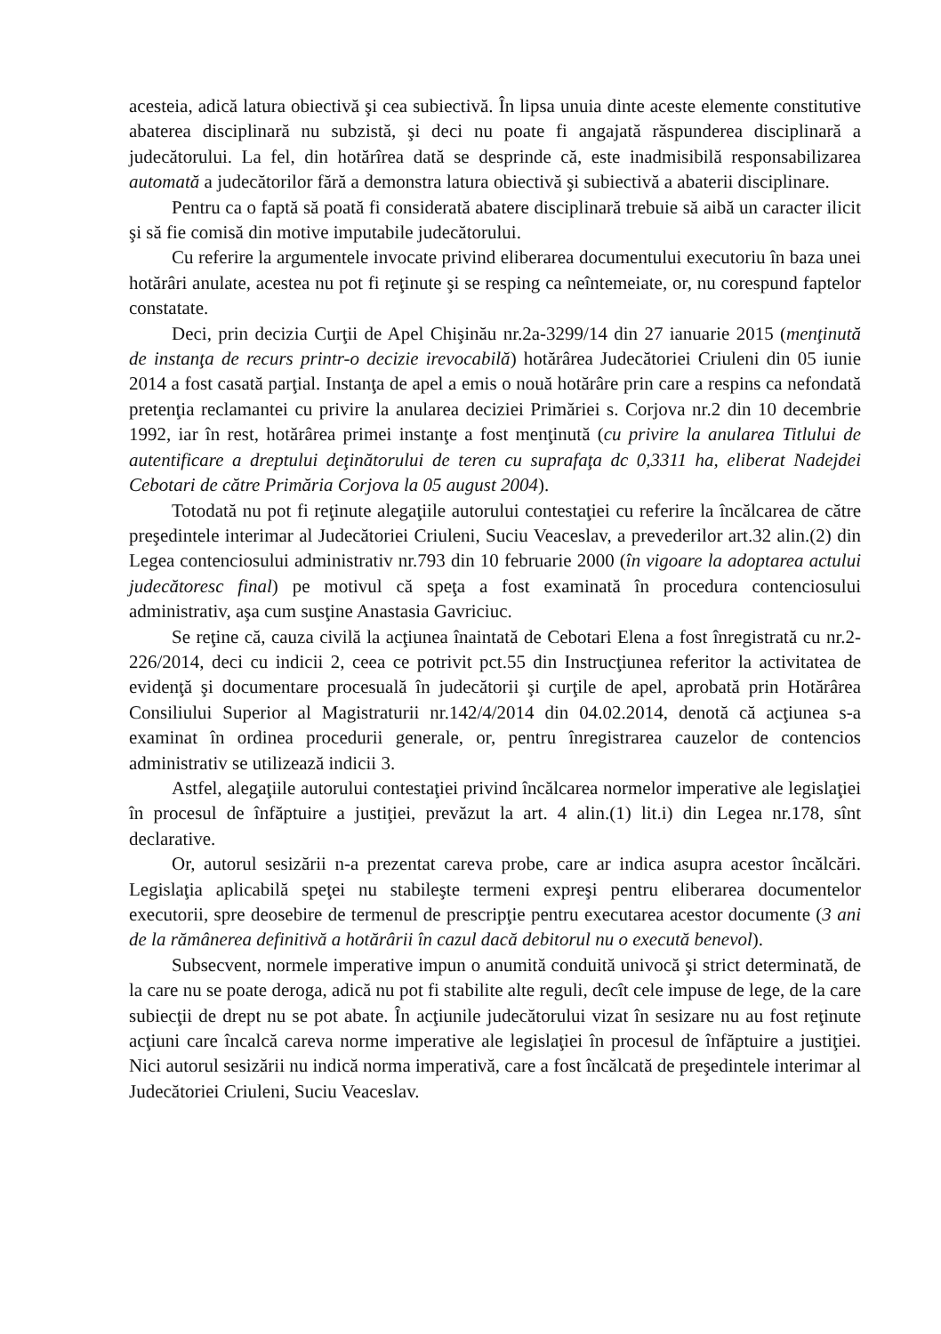acesteia, adică latura obiectivă şi cea subiectivă. În lipsa unuia dinte aceste elemente constitutive abaterea disciplinară nu subzistă, şi deci nu poate fi angajată răspunderea disciplinară a judecătorului. La fel, din hotărîrea dată se desprinde că, este inadmisibilă responsabilizarea automată a judecătorilor fără a demonstra latura obiectivă şi subiectivă a abaterii disciplinare.
Pentru ca o faptă să poată fi considerată abatere disciplinară trebuie să aibă un caracter ilicit şi să fie comisă din motive imputabile judecătorului.
Cu referire la argumentele invocate privind eliberarea documentului executoriu în baza unei hotărâri anulate, acestea nu pot fi reţinute şi se resping ca neîntemeiate, or, nu corespund faptelor constatate.
Deci, prin decizia Curţii de Apel Chişinău nr.2a-3299/14 din 27 ianuarie 2015 (menţinută de instanţa de recurs printr-o decizie irevocabilă) hotărârea Judecătoriei Criuleni din 05 iunie 2014 a fost casată parţial. Instanţa de apel a emis o nouă hotărâre prin care a respins ca nefondată pretenţia reclamantei cu privire la anularea deciziei Primăriei s. Corjova nr.2 din 10 decembrie 1992, iar în rest, hotărârea primei instanţe a fost menţinută (cu privire la anularea Titlului de autentificare a dreptului deţinătorului de teren cu suprafaţa dc 0,3311 ha, eliberat Nadejdei Cebotari de către Primăria Corjova la 05 august 2004).
Totodată nu pot fi reţinute alegaţiile autorului contestaţiei cu referire la încălcarea de către preşedintele interimar al Judecătoriei Criuleni, Suciu Veaceslav, a prevederilor art.32 alin.(2) din Legea contenciosului administrativ nr.793 din 10 februarie 2000 (în vigoare la adoptarea actului judecătoresc final) pe motivul că speţa a fost examinată în procedura contenciosului administrativ, aşa cum susţine Anastasia Gavriciuc.
Se reţine că, cauza civilă la acţiunea înaintată de Cebotari Elena a fost înregistrată cu nr.2-226/2014, deci cu indicii 2, ceea ce potrivit pct.55 din Instrucţiunea referitor la activitatea de evidenţă şi documentare procesuală în judecătorii şi curţile de apel, aprobată prin Hotărârea Consiliului Superior al Magistraturii nr.142/4/2014 din 04.02.2014, denotă că acţiunea s-a examinat în ordinea procedurii generale, or, pentru înregistrarea cauzelor de contencios administrativ se utilizează indicii 3.
Astfel, alegaţiile autorului contestaţiei privind încălcarea normelor imperative ale legislaţiei în procesul de înfăptuire a justiţiei, prevăzut la art. 4 alin.(1) lit.i) din Legea nr.178, sînt declarative.
Or, autorul sesizării n-a prezentat careva probe, care ar indica asupra acestor încălcări. Legislaţia aplicabilă speţei nu stabileşte termeni expreşi pentru eliberarea documentelor executorii, spre deosebire de termenul de prescripţie pentru executarea acestor documente (3 ani de la rămânerea definitivă a hotărârii în cazul dacă debitorul nu o execută benevol).
Subsecvent, normele imperative impun o anumită conduită univocă şi strict determinată, de la care nu se poate deroga, adică nu pot fi stabilite alte reguli, decît cele impuse de lege, de la care subiecţii de drept nu se pot abate. În acţiunile judecătorului vizat în sesizare nu au fost reţinute acţiuni care încalcă careva norme imperative ale legislaţiei în procesul de înfăptuire a justiţiei. Nici autorul sesizării nu indică norma imperativă, care a fost încălcată de preşedintele interimar al Judecătoriei Criuleni, Suciu Veaceslav.